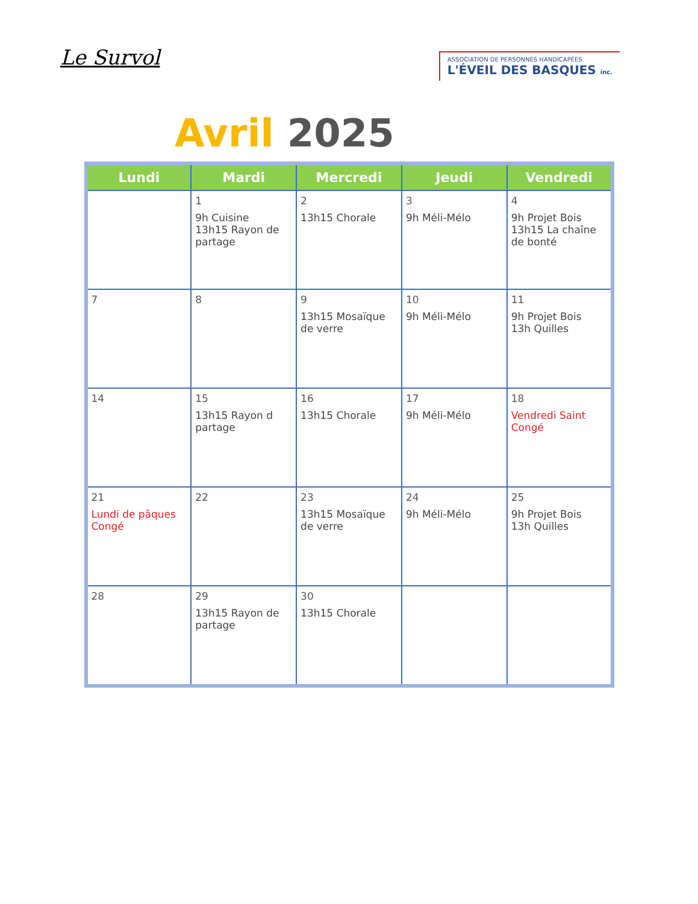Le Survol
ASSOCIATION DE PERSONNES HANDICAPÉES
L'ÉVEIL DES BASQUES inc.
Avril 2025
| Lundi | Mardi | Mercredi | Jeudi | Vendredi |
| --- | --- | --- | --- | --- |
| | 1 9h Cuisine 13h15 Rayon de partage | 2 13h15 Chorale | 3 9h Méli-Mélo | 4 9h Projet Bois 13h15 La chaîne de bonté |
| 7 | 8 | 9 13h15 Mosaïque de verre | 10 9h Méli-Mélo | 11 9h Projet Bois 13h Quilles |
| 14 | 15 13h15 Rayon d partage | 16 13h15 Chorale | 17 9h Méli-Mélo | 18 Vendredi Saint Congé |
| 21 Lundi de pâques Congé | 22 | 23 13h15 Mosaïque de verre | 24 9h Méli-Mélo | 25 9h Projet Bois 13h Quilles |
| 28 | 29 13h15 Rayon de partage | 30 13h15 Chorale | | |